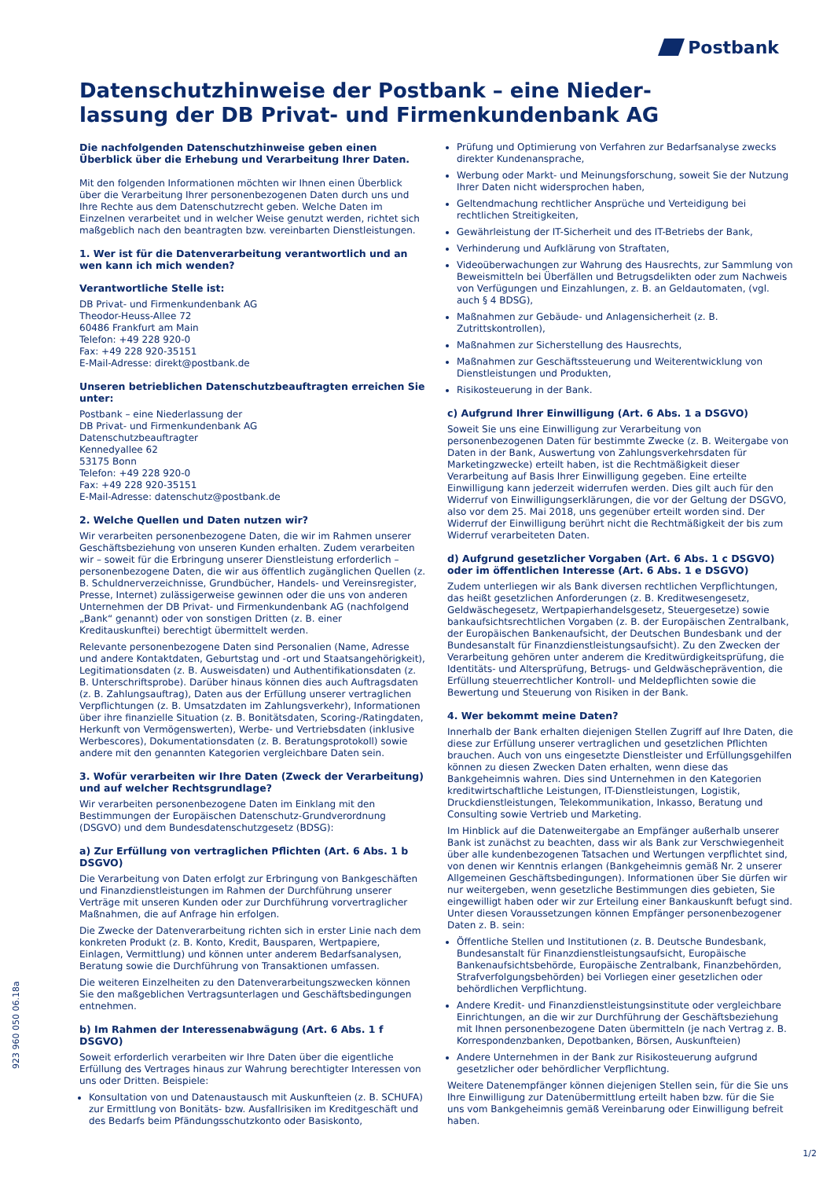Postbank
Datenschutzhinweise der Postbank – eine Nieder-
lassung der DB Privat- und Firmenkundenbank AG
Die nachfolgenden Datenschutzhinweise geben einen Überblick über die Erhebung und Verarbeitung Ihrer Daten.
Mit den folgenden Informationen möchten wir Ihnen einen Überblick über die Verarbeitung Ihrer personenbezogenen Daten durch uns und Ihre Rechte aus dem Datenschutzrecht geben. Welche Daten im Einzelnen verarbeitet und in welcher Weise genutzt werden, richtet sich maßgeblich nach den beantragten bzw. vereinbarten Dienstleistungen.
1. Wer ist für die Datenverarbeitung verantwortlich und an wen kann ich mich wenden?
Verantwortliche Stelle ist:
DB Privat- und Firmenkundenbank AG
Theodor-Heuss-Allee 72
60486 Frankfurt am Main
Telefon: +49 228 920-0
Fax: +49 228 920-35151
E-Mail-Adresse: direkt@postbank.de
Unseren betrieblichen Datenschutzbeauftragten erreichen Sie unter:
Postbank – eine Niederlassung der
DB Privat- und Firmenkundenbank AG
Datenschutzbeauftragter
Kennedyallee 62
53175 Bonn
Telefon: +49 228 920-0
Fax: +49 228 920-35151
E-Mail-Adresse: datenschutz@postbank.de
2. Welche Quellen und Daten nutzen wir?
Wir verarbeiten personenbezogene Daten, die wir im Rahmen unserer Geschäftsbeziehung von unseren Kunden erhalten. Zudem verarbeiten wir – soweit für die Erbringung unserer Dienstleistung erforderlich – personenbezogene Daten, die wir aus öffentlich zugänglichen Quellen (z. B. Schuldnerverzeichnisse, Grundbücher, Handels- und Vereinsregister, Presse, Internet) zulässigerweise gewinnen oder die uns von anderen Unternehmen der DB Privat- und Firmenkundenbank AG (nachfolgend „Bank“ genannt) oder von sonstigen Dritten (z. B. einer Kreditauskunftei) berechtigt übermittelt werden.
Relevante personenbezogene Daten sind Personalien (Name, Adresse und andere Kontaktdaten, Geburtstag und -ort und Staatsangehörigkeit), Legitimationsdaten (z. B. Ausweisdaten) und Authentifikationsdaten (z. B. Unterschriftsprobe). Darüber hinaus können dies auch Auftragsdaten (z. B. Zahlungsauftrag), Daten aus der Erfüllung unserer vertraglichen Verpflichtungen (z. B. Umsatzdaten im Zahlungsverkehr), Informationen über ihre finanzielle Situation (z. B. Bonitätsdaten, Scoring-/Ratingdaten, Herkunft von Vermögenswerten), Werbe- und Vertriebsdaten (inklusive Werbescores), Dokumentationsdaten (z. B. Beratungsprotokoll) sowie andere mit den genannten Kategorien vergleichbare Daten sein.
3. Wofür verarbeiten wir Ihre Daten (Zweck der Verarbeitung) und auf welcher Rechtsgrundlage?
Wir verarbeiten personenbezogene Daten im Einklang mit den Bestimmungen der Europäischen Datenschutz-Grundverordnung (DSGVO) und dem Bundesdatenschutzgesetz (BDSG):
a) Zur Erfüllung von vertraglichen Pflichten (Art. 6 Abs. 1 b DSGVO)
Die Verarbeitung von Daten erfolgt zur Erbringung von Bankgeschäften und Finanzdienstleistungen im Rahmen der Durchführung unserer Verträge mit unseren Kunden oder zur Durchführung vorvertraglicher Maßnahmen, die auf Anfrage hin erfolgen.
Die Zwecke der Datenverarbeitung richten sich in erster Linie nach dem konkreten Produkt (z. B. Konto, Kredit, Bausparen, Wertpapiere, Einlagen, Vermittlung) und können unter anderem Bedarfsanalysen, Beratung sowie die Durchführung von Transaktionen umfassen.
Die weiteren Einzelheiten zu den Datenverarbeitungszwecken können Sie den maßgeblichen Vertragsunterlagen und Geschäftsbedingungen entnehmen.
b) Im Rahmen der Interessenabwägung (Art. 6 Abs. 1 f DSGVO)
Soweit erforderlich verarbeiten wir Ihre Daten über die eigentliche Erfüllung des Vertrages hinaus zur Wahrung berechtigter Interessen von uns oder Dritten. Beispiele:
Konsultation von und Datenaustausch mit Auskunfteien (z. B. SCHUFA) zur Ermittlung von Bonitäts- bzw. Ausfallrisiken im Kreditgeschäft und des Bedarfs beim Pfändungsschutzkonto oder Basiskonto,
Prüfung und Optimierung von Verfahren zur Bedarfsanalyse zwecks direkter Kundenansprache,
Werbung oder Markt- und Meinungsforschung, soweit Sie der Nutzung Ihrer Daten nicht widersprochen haben,
Geltendmachung rechtlicher Ansprüche und Verteidigung bei rechtlichen Streitigkeiten,
Gewährleistung der IT-Sicherheit und des IT-Betriebs der Bank,
Verhinderung und Aufklärung von Straftaten,
Videoüberwachungen zur Wahrung des Hausrechts, zur Sammlung von Beweismitteln bei Überfällen und Betrugsdelikten oder zum Nachweis von Verfügungen und Einzahlungen, z. B. an Geldautomaten, (vgl. auch § 4 BDSG),
Maßnahmen zur Gebäude- und Anlagensicherheit (z. B. Zutrittskontrollen),
Maßnahmen zur Sicherstellung des Hausrechts,
Maßnahmen zur Geschäftssteuerung und Weiterentwicklung von Dienstleistungen und Produkten,
Risikosteuerung in der Bank.
c) Aufgrund Ihrer Einwilligung (Art. 6 Abs. 1 a DSGVO)
Soweit Sie uns eine Einwilligung zur Verarbeitung von personenbezogenen Daten für bestimmte Zwecke (z. B. Weitergabe von Daten in der Bank, Auswertung von Zahlungsverkehrsdaten für Marketingzwecke) erteilt haben, ist die Rechtmäßigkeit dieser Verarbeitung auf Basis Ihrer Einwilligung gegeben. Eine erteilte Einwilligung kann jederzeit widerrufen werden. Dies gilt auch für den Widerruf von Einwilligungserklärungen, die vor der Geltung der DSGVO, also vor dem 25. Mai 2018, uns gegenüber erteilt worden sind. Der Widerruf der Einwilligung berührt nicht die Rechtmäßigkeit der bis zum Widerruf verarbeiteten Daten.
d) Aufgrund gesetzlicher Vorgaben (Art. 6 Abs. 1 c DSGVO) oder im öffentlichen Interesse (Art. 6 Abs. 1 e DSGVO)
Zudem unterliegen wir als Bank diversen rechtlichen Verpflichtungen, das heißt gesetzlichen Anforderungen (z. B. Kreditwesengesetz, Geldwäschegesetz, Wertpapierhandelsgesetz, Steuergesetze) sowie bankaufsichtsrechtlichen Vorgaben (z. B. der Europäischen Zentralbank, der Europäischen Bankenaufsicht, der Deutschen Bundesbank und der Bundesanstalt für Finanzdienstleistungsaufsicht). Zu den Zwecken der Verarbeitung gehören unter anderem die Kreditwürdigkeitsprüfung, die Identitäts- und Altersprüfung, Betrugs- und Geldwäscheprävention, die Erfüllung steuerrechtlicher Kontroll- und Meldepflichten sowie die Bewertung und Steuerung von Risiken in der Bank.
4. Wer bekommt meine Daten?
Innerhalb der Bank erhalten diejenigen Stellen Zugriff auf Ihre Daten, die diese zur Erfüllung unserer vertraglichen und gesetzlichen Pflichten brauchen. Auch von uns eingesetzte Dienstleister und Erfüllungsgehilfen können zu diesen Zwecken Daten erhalten, wenn diese das Bankgeheimnis wahren. Dies sind Unternehmen in den Kategorien kreditwirtschaftliche Leistungen, IT-Dienstleistungen, Logistik, Druckdienstleistungen, Telekommunikation, Inkasso, Beratung und Consulting sowie Vertrieb und Marketing.
Im Hinblick auf die Datenweitergabe an Empfänger außerhalb unserer Bank ist zunächst zu beachten, dass wir als Bank zur Verschwiegenheit über alle kundenbezogenen Tatsachen und Wertungen verpflichtet sind, von denen wir Kenntnis erlangen (Bankgeheimnis gemäß Nr. 2 unserer Allgemeinen Geschäftsbedingungen). Informationen über Sie dürfen wir nur weitergeben, wenn gesetzliche Bestimmungen dies gebieten, Sie eingewilligt haben oder wir zur Erteilung einer Bankauskunft befugt sind. Unter diesen Voraussetzungen können Empfänger personenbezogener Daten z. B. sein:
Öffentliche Stellen und Institutionen (z. B. Deutsche Bundesbank, Bundesanstalt für Finanzdienstleistungsaufsicht, Europäische Bankenaufsichtsbehörde, Europäische Zentralbank, Finanzbehörden, Strafverfolgungsbehörden) bei Vorliegen einer gesetzlichen oder behördlichen Verpflichtung.
Andere Kredit- und Finanzdienstleistungsinstitute oder vergleichbare Einrichtungen, an die wir zur Durchführung der Geschäftsbeziehung mit Ihnen personenbezogene Daten übermitteln (je nach Vertrag z. B. Korrespondenzbanken, Depotbanken, Börsen, Auskunfteien)
Andere Unternehmen in der Bank zur Risikosteuerung aufgrund gesetzlicher oder behördlicher Verpflichtung.
Weitere Datenempfänger können diejenigen Stellen sein, für die Sie uns Ihre Einwilligung zur Datenübermittlung erteilt haben bzw. für die Sie uns vom Bankgeheimnis gemäß Vereinbarung oder Einwilligung befreit haben.
923 960 050 06.18a
1/2